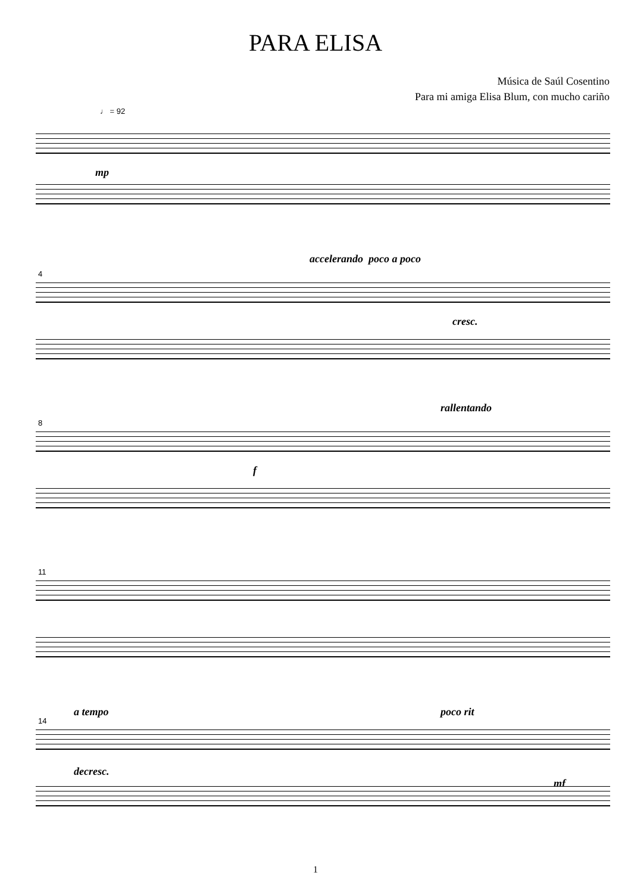PARA ELISA
Música de Saúl Cosentino
Para mi amiga Elisa Blum, con mucho cariño
♩ = 92
mp
4
accelerando poco a poco
cresc.
8
rallentando
f
11
14
a tempo poco rit
decresc.
mf
1